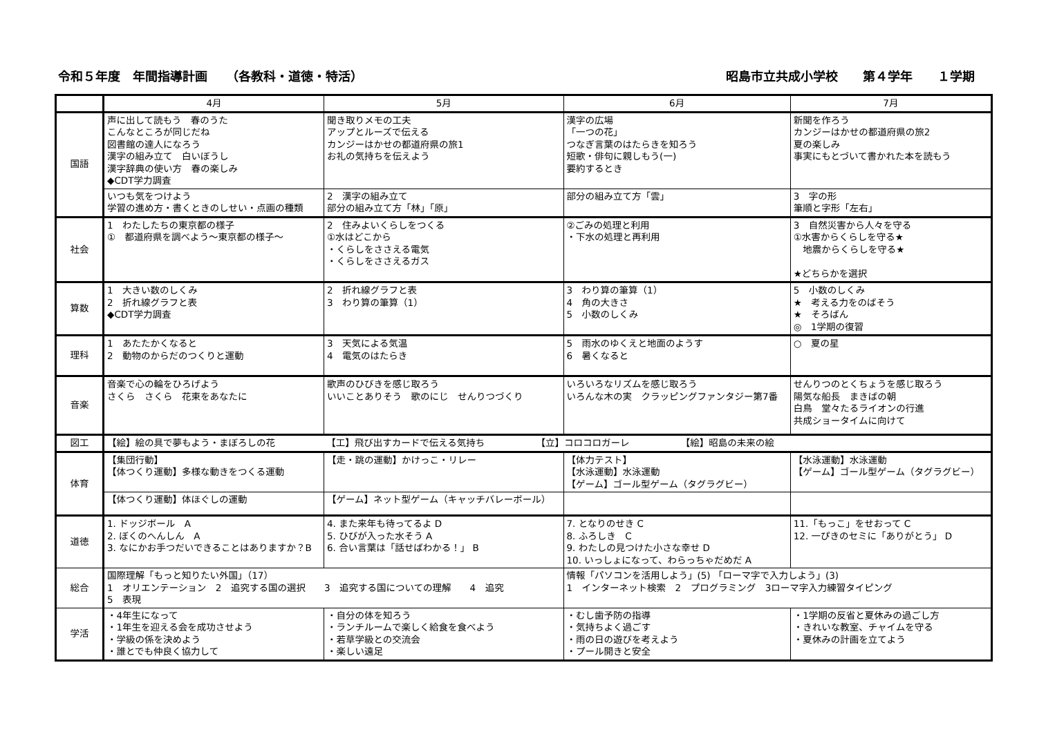令和５年度　年間指導計画　　（各教科・道徳・特活） 昭島市立共成小学校　　第４学年　　１学期
| | 4月 | 5月 | 6月 | 7月 |
| --- | --- | --- | --- | --- |
| 国語 | 声に出して読もう 春のうた こんなところが同じだね 図書館の達人になろう 漢字の組み立て 白いぼうし 漢字辞典の使い方 春の楽しみ ◆CDT学力調査 | 聞き取りメモの工夫 アップとルーズで伝える カンジーはかせの都道府県の旅1 お礼の気持ちを伝えよう | 漢字の広場 「一つの花」 つなぎ言葉のはたらきを知ろう 短歌・俳句に親しもう(一) 要約するとき | 新聞を作ろう カンジーはかせの都道府県の旅2 夏の楽しみ 事実にもとづいて書かれた本を読もう |
| | いつも気をつけよう 学習の進め方・書くときのしせい・点画の種類 | 2 漢字の組み立て 部分の組み立て方「林」「原」 | 部分の組み立て方「雲」 | 3 字の形 筆順と字形「左右」 |
| 社会 | 1 わたしたちの東京都の様子 ① 都道府県を調べよう～東京都の様子～ | 2 住みよいくらしをつくる ①水はどこから ・くらしをささえる電気 ・くらしをささえるガス | ②ごみの処理と利用 ・下水の処理と再利用 | 3 自然災害から人々を守る ①水害からくらしを守る★ 地震からくらしを守る★ ★どちらかを選択 |
| 算数 | 1 大きい数のしくみ 2 折れ線グラフと表 ◆CDT学力調査 | 2 折れ線グラフと表 3 わり算の筆算（1） | 3 わり算の筆算（1） 4 角の大きさ 5 小数のしくみ | 5 小数のしくみ ★ 考える力をのばそう ★ そろばん ◎ 1学期の復習 |
| 理科 | 1 あたたかくなると 2 動物のからだのつくりと運動 | 3 天気による気温 4 電気のはたらき | 5 雨水のゆくえと地面のようす 6 暑くなると | ○ 夏の星 |
| 音楽 | 音楽で心の輪をひろげよう さくら さくら 花束をあなたに | 歌声のひびきを感じ取ろう いいことありそう 歌のにじ せんりつづくり | いろいろなリズムを感じ取ろう いろんな木の実 クラッピングファンタジー第7番 | せんりつのとくちょうを感じ取ろう 陽気な船長 まきばの朝 白鳥 堂々たるライオンの行進 共成ショータイムに向けて |
| 図工 | 【絵】絵の具で夢もよう・まぼろしの花 【工】飛び出すカードで伝える気持ち 【立】コロコロガーレ 【絵】昭島の未来の絵 | | | |
| 体育 | 【集団行動】 【体つくり運動】多様な動きをつくる運動 | 【走・跳の運動】かけっこ・リレー | 【体力テスト】 【水泳運動】水泳運動 【ゲーム】ゴール型ゲーム（タグラグビー） | 【水泳運動】水泳運動 【ゲーム】ゴール型ゲーム（タグラグビー） |
| | 【体つくり運動】体ほぐしの運動 | 【ゲーム】ネット型ゲーム（キャッチバレーボール） | | |
| 道徳 | 1. ドッジボール A 2. ぼくのへんしん A 3. なにかお手つだいできることはありますか？B | 4. また来年も待ってるよ D 5. ひびが入った水そう A 6. 合い言葉は「話せばわかる！」 B | 7. となりのせき C 8. ふろしき C 9. わたしの見つけた小さな幸せ D 10. いっしょになって、わらっちゃだめだ A | 11.「もっこ」をせおって C 12. 一ぴきのセミに「ありがとう」 D |
| 総合 | 国際理解「もっと知りたい外国」（17） 1 オリエンテーション 2 追究する国の選択 3 追究する国についての理解 4 追究 5 表現 | | 情報「パソコンを活用しよう」(5) 「ローマ字で入力しよう」(3) 1 インターネット検索 2 プログラミング 3ローマ字入力練習タイピング | |
| 学活 | ・4年生になって ・1年生を迎える会を成功させよう ・学級の係を決めよう ・誰とでも仲良く協力して | ・自分の体を知ろう ・ランチルームで楽しく給食を食べよう ・若草学級との交流会 ・楽しい遠足 | ・むし歯予防の指導 ・気持ちよく過ごす ・雨の日の遊びを考えよう ・プール開きと安全 | ・1学期の反省と夏休みの過ごし方 ・きれいな教室、チャイムを守る ・夏休みの計画を立てよう |